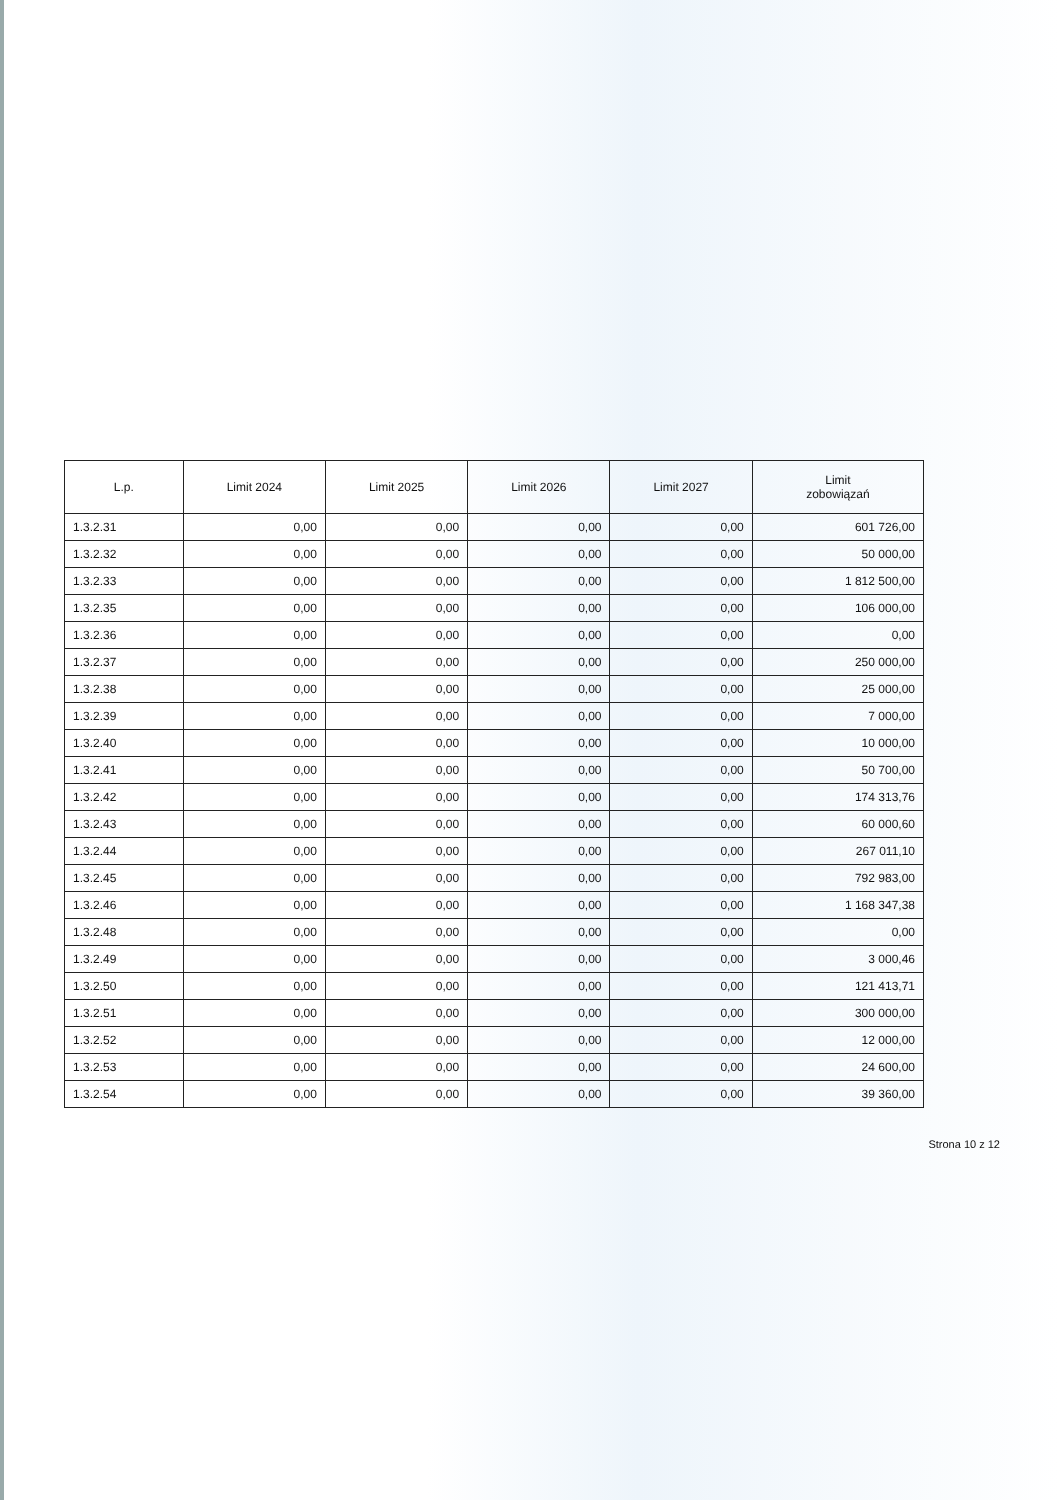| L.p. | Limit 2024 | Limit 2025 | Limit 2026 | Limit 2027 | Limit zobowiązań |
| --- | --- | --- | --- | --- | --- |
| 1.3.2.31 | 0,00 | 0,00 | 0,00 | 0,00 | 601 726,00 |
| 1.3.2.32 | 0,00 | 0,00 | 0,00 | 0,00 | 50 000,00 |
| 1.3.2.33 | 0,00 | 0,00 | 0,00 | 0,00 | 1 812 500,00 |
| 1.3.2.35 | 0,00 | 0,00 | 0,00 | 0,00 | 106 000,00 |
| 1.3.2.36 | 0,00 | 0,00 | 0,00 | 0,00 | 0,00 |
| 1.3.2.37 | 0,00 | 0,00 | 0,00 | 0,00 | 250 000,00 |
| 1.3.2.38 | 0,00 | 0,00 | 0,00 | 0,00 | 25 000,00 |
| 1.3.2.39 | 0,00 | 0,00 | 0,00 | 0,00 | 7 000,00 |
| 1.3.2.40 | 0,00 | 0,00 | 0,00 | 0,00 | 10 000,00 |
| 1.3.2.41 | 0,00 | 0,00 | 0,00 | 0,00 | 50 700,00 |
| 1.3.2.42 | 0,00 | 0,00 | 0,00 | 0,00 | 174 313,76 |
| 1.3.2.43 | 0,00 | 0,00 | 0,00 | 0,00 | 60 000,60 |
| 1.3.2.44 | 0,00 | 0,00 | 0,00 | 0,00 | 267 011,10 |
| 1.3.2.45 | 0,00 | 0,00 | 0,00 | 0,00 | 792 983,00 |
| 1.3.2.46 | 0,00 | 0,00 | 0,00 | 0,00 | 1 168 347,38 |
| 1.3.2.48 | 0,00 | 0,00 | 0,00 | 0,00 | 0,00 |
| 1.3.2.49 | 0,00 | 0,00 | 0,00 | 0,00 | 3 000,46 |
| 1.3.2.50 | 0,00 | 0,00 | 0,00 | 0,00 | 121 413,71 |
| 1.3.2.51 | 0,00 | 0,00 | 0,00 | 0,00 | 300 000,00 |
| 1.3.2.52 | 0,00 | 0,00 | 0,00 | 0,00 | 12 000,00 |
| 1.3.2.53 | 0,00 | 0,00 | 0,00 | 0,00 | 24 600,00 |
| 1.3.2.54 | 0,00 | 0,00 | 0,00 | 0,00 | 39 360,00 |
Strona 10 z 12